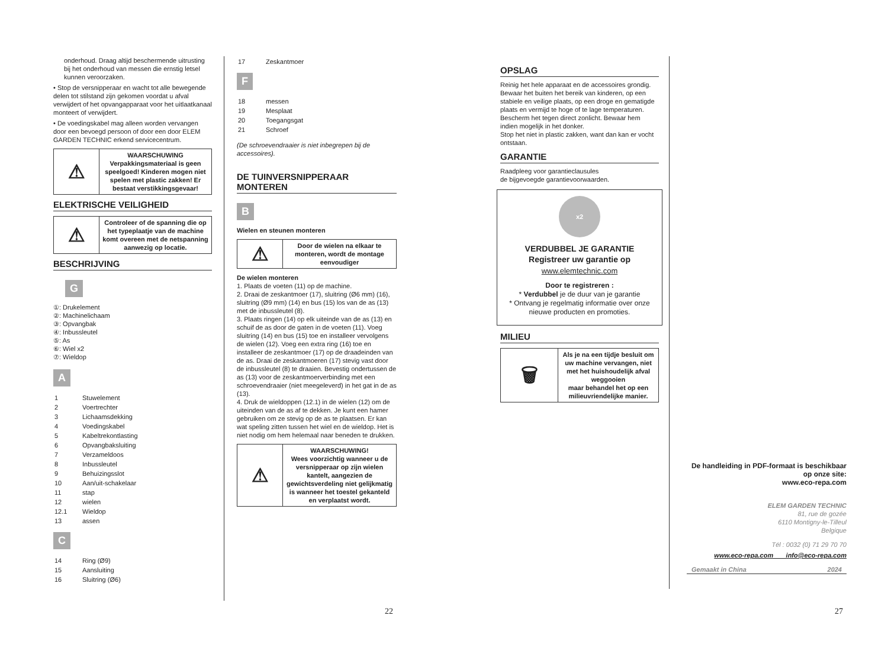onderhoud. Draag altijd beschermende uitrusting bij het onderhoud van messen die ernstig letsel kunnen veroorzaken.
• Stop de versnipperaar en wacht tot alle bewegende delen tot stilstand zijn gekomen voordat u afval verwijdert of het opvangapparaat voor het uitlaatkanaal monteert of verwijdert.
• De voedingskabel mag alleen worden vervangen door een bevoegd persoon of door een door ELEM GARDEN TECHNIC erkend servicecentrum.
| ⚠ | WAARSCHUWING Verpakkingsmateriaal is geen speelgoed! Kinderen mogen niet spelen met plastic zakken! Er bestaat verstikkingsgevaar! |
ELEKTRISCHE VEILIGHEID
| ⚠ | Controleer of de spanning die op het typeplaatje van de machine komt overeen met de netspanning aanwezig op locatie. |
BESCHRIJVING
G
①: Drukelement
②: Machinelichaam
③: Opvangbak
④: Inbussleutel
⑤: As
⑥: Wiel x2
⑦: Wieldop
A
| 1 | Stuwelement |
| 2 | Voertrechter |
| 3 | Lichaamsdekking |
| 4 | Voedingskabel |
| 5 | Kabeltrekontlasting |
| 6 | Opvangbaksluiting |
| 7 | Verzameldoos |
| 8 | Inbussleutel |
| 9 | Behuizingsslot |
| 10 | Aan/uit-schakelaar |
| 11 | stap |
| 12 | wielen |
| 12.1 | Wieldop |
| 13 | assen |
C
| 14 | Ring (Ø9) |
| 15 | Aansluiting |
| 16 | Sluitring (Ø6) |
| 17 | Zeskantmoer |
F
| 18 | messen |
| 19 | Mesplaat |
| 20 | Toegangsgat |
| 21 | Schroef |
(De schroevendraaier is niet inbegrepen bij de accessoires).
DE TUINVERSNIPPERAAR MONTEREN
B
Wielen en steunen monteren
| ⚠ | Door de wielen na elkaar te monteren, wordt de montage eenvoudiger |
De wielen monteren
1. Plaats de voeten (11) op de machine.
2. Draai de zeskantmoer (17), sluitring (Ø6 mm) (16), sluitring (Ø9 mm) (14) en bus (15) los van de as (13) met de inbussleutel (8).
3. Plaats ringen (14) op elk uiteinde van de as (13) en schuif de as door de gaten in de voeten (11). Voeg sluitring (14) en bus (15) toe en installeer vervolgens de wielen (12). Voeg een extra ring (16) toe en installeer de zeskantmoer (17) op de draadeinden van de as. Draai de zeskantmoeren (17) stevig vast door de inbussleutel (8) te draaien. Bevestig ondertussen de as (13) voor de zeskantmoerverbinding met een schroevendraaier (niet meegeleverd) in het gat in de as (13).
4. Druk de wieldoppen (12.1) in de wielen (12) om de uiteinden van de as af te dekken. Je kunt een hamer gebruiken om ze stevig op de as te plaatsen. Er kan wat speling zitten tussen het wiel en de wieldop. Het is niet nodig om hem helemaal naar beneden te drukken.
| ⚠ | WAARSCHUWING! Wees voorzichtig wanneer u de versnipperaar op zijn wielen kantelt, aangezien de gewichtsverdeling niet gelijkmatig is wanneer het toestel gekanteld en verplaatst wordt. |
22
OPSLAG
Reinig het hele apparaat en de accessoires grondig. Bewaar het buiten het bereik van kinderen, op een stabiele en veilige plaats, op een droge en gematigde plaats en vermijd te hoge of te lage temperaturen.
Bescherm het tegen direct zonlicht. Bewaar hem indien mogelijk in het donker.
Stop het niet in plastic zakken, want dan kan er vocht ontstaan.
GARANTIE
Raadpleeg voor garantieclausules
de bijgevoegde garantievoorwaarden.
x2
VERDUBBEL JE GARANTIE
Registreer uw garantie op
www.elemtechnic.com
Door te registreren :
* Verdubbel je de duur van je garantie
* Ontvang je regelmatig informatie over onze nieuwe producten en promoties.
MILIEU
| 🗑 | Als je na een tijdje besluit om uw machine vervangen, niet met het huishoudelijk afval weggooien maar behandel het op een milieuvriendelijke manier. |
De handleiding in PDF-formaat is beschikbaar op onze site:
www.eco-repa.com
ELEM GARDEN TECHNIC
81, rue de gozée
6110 Montigny-le-Tilleul
Belgique
Tél : 0032 (0) 71 29 70 70
www.eco-repa.com info@eco-repa.com
Gemaakt in China 2024
27